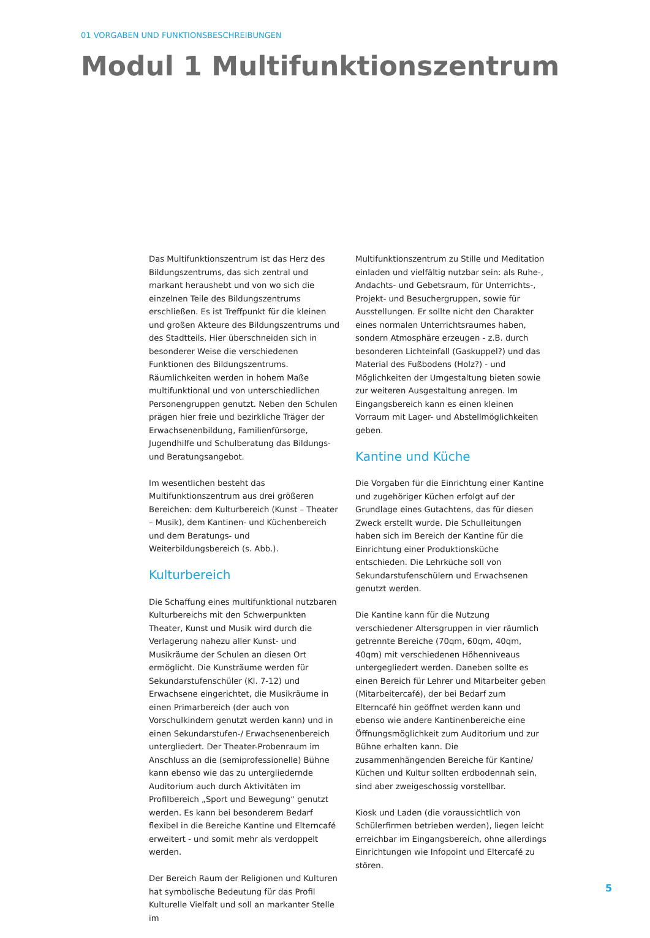01 VORGABEN UND FUNKTIONSBESCHREIBUNGEN
Modul 1 Multifunktionszentrum
Das Multifunktionszentrum ist das Herz des Bildungszentrums, das sich zentral und markant heraushebt und von wo sich die einzelnen Teile des Bildungszentrums erschließen. Es ist Treffpunkt für die kleinen und großen Akteure des Bildungszentrums und des Stadtteils. Hier überschneiden sich in besonderer Weise die verschiedenen Funktionen des Bildungszentrums. Räumlichkeiten werden in hohem Maße multifunktional und von unterschiedlichen Personengruppen genutzt. Neben den Schulen prägen hier freie und bezirkliche Träger der Erwachsenenbildung, Familienfürsorge, Jugendhilfe und Schulberatung das Bildungs- und Beratungsangebot.
Im wesentlichen besteht das Multifunktionszentrum aus drei größeren Bereichen: dem Kulturbereich (Kunst – Theater – Musik), dem Kantinen- und Küchenbereich und dem Beratungs- und Weiterbildungsbereich (s. Abb.).
Kulturbereich
Die Schaffung eines multifunktional nutzbaren Kulturbereichs mit den Schwerpunkten Theater, Kunst und Musik wird durch die Verlagerung nahezu aller Kunst- und Musikräume der Schulen an diesen Ort ermöglicht. Die Kunsträume werden für Sekundarstufenschüler (Kl. 7-12) und Erwachsene eingerichtet, die Musikräume in einen Primarbereich (der auch von Vorschulkindern genutzt werden kann) und in einen Sekundarstufen-/ Erwachsenenbereich untergliedert. Der Theater-Probenraum im Anschluss an die (semiprofessionelle) Bühne kann ebenso wie das zu untergliedernde Auditorium auch durch Aktivitäten im Profilbereich „Sport und Bewegung“ genutzt werden. Es kann bei besonderem Bedarf flexibel in die Bereiche Kantine und Elterncafé erweitert - und somit mehr als verdoppelt werden.
Der Bereich Raum der Religionen und Kulturen hat symbolische Bedeutung für das Profil Kulturelle Vielfalt und soll an markanter Stelle im
Multifunktionszentrum zu Stille und Meditation einladen und vielfältig nutzbar sein: als Ruhe-, Andachts- und Gebetsraum, für Unterrichts-, Projekt- und Besuchergruppen, sowie für Ausstellungen. Er sollte nicht den Charakter eines normalen Unterrichtsraumes haben, sondern Atmosphäre erzeugen - z.B. durch besonderen Lichteinfall (Gaskuppel?) und das Material des Fußbodens (Holz?) - und Möglichkeiten der Umgestaltung bieten sowie zur weiteren Ausgestaltung anregen. Im Eingangsbereich kann es einen kleinen Vorraum mit Lager- und Abstellmöglichkeiten geben.
Kantine und Küche
Die Vorgaben für die Einrichtung einer Kantine und zugehöriger Küchen erfolgt auf der Grundlage eines Gutachtens, das für diesen Zweck erstellt wurde. Die Schulleitungen haben sich im Bereich der Kantine für die Einrichtung einer Produktionsküche entschieden. Die Lehrküche soll von Sekundarstufenschülern und Erwachsenen genutzt werden.
Die Kantine kann für die Nutzung verschiedener Altersgruppen in vier räumlich getrennte Bereiche (70qm, 60qm, 40qm, 40qm) mit verschiedenen Höhenniveaus untergegliedert werden. Daneben sollte es einen Bereich für Lehrer und Mitarbeiter geben (Mitarbeitercafé), der bei Bedarf zum Elterncafé hin geöffnet werden kann und ebenso wie andere Kantinenbereiche eine Öffnungsmöglichkeit zum Auditorium und zur Bühne erhalten kann. Die zusammenhängenden Bereiche für Kantine/ Küchen und Kultur sollten erdbodennah sein, sind aber zweigeschossig vorstellbar.
Kiosk und Laden (die voraussichtlich von Schülerfirmen betrieben werden), liegen leicht erreichbar im Eingangsbereich, ohne allerdings Einrichtungen wie Infopoint und Eltercafé zu stören.
5